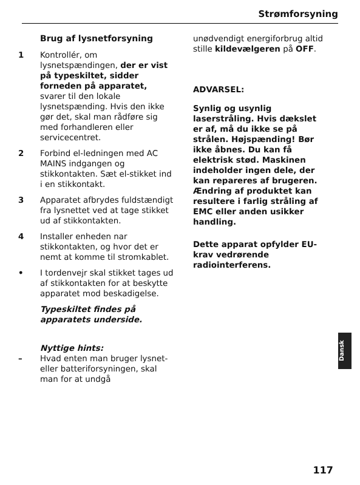Strømforsyning
Brug af lysnetforsyning
1 Kontrollér, om lysnetspændingen, der er vist på typeskiltet, sidder forneden på apparatet, svarer til den lokale lysnetspænding. Hvis den ikke gør det, skal man rådføre sig med forhandleren eller servicecentret.
2 Forbind el-ledningen med AC MAINS indgangen og stikkontakten. Sæt el-stikket ind i en stikkontakt.
3 Apparatet afbrydes fuldstændigt fra lysnettet ved at tage stikket ud af stikkontakten.
4 Installer enheden nar stikkontakten, og hvor det er nemt at komme til stromkablet.
• I tordenvejr skal stikket tages ud af stikkontakten for at beskytte apparatet mod beskadigelse.
Typeskiltet findes på apparatets underside.
Nyttige hints:
– Hvad enten man bruger lysnet- eller batteriforsyningen, skal man for at undgå
unødvendigt energiforbrug altid stille kildevælgeren på OFF.
ADVARSEL:
Synlig og usynlig laserstråling. Hvis dækslet er af, må du ikke se på strålen. Højspænding! Bør ikke åbnes. Du kan få elektrisk stød. Maskinen indeholder ingen dele, der kan repareres af brugeren.
Ændring af produktet kan resultere i farlig stråling af EMC eller anden usikker handling.
Dette apparat opfylder EU-krav vedrørende radiointerferens.
Dansk
117